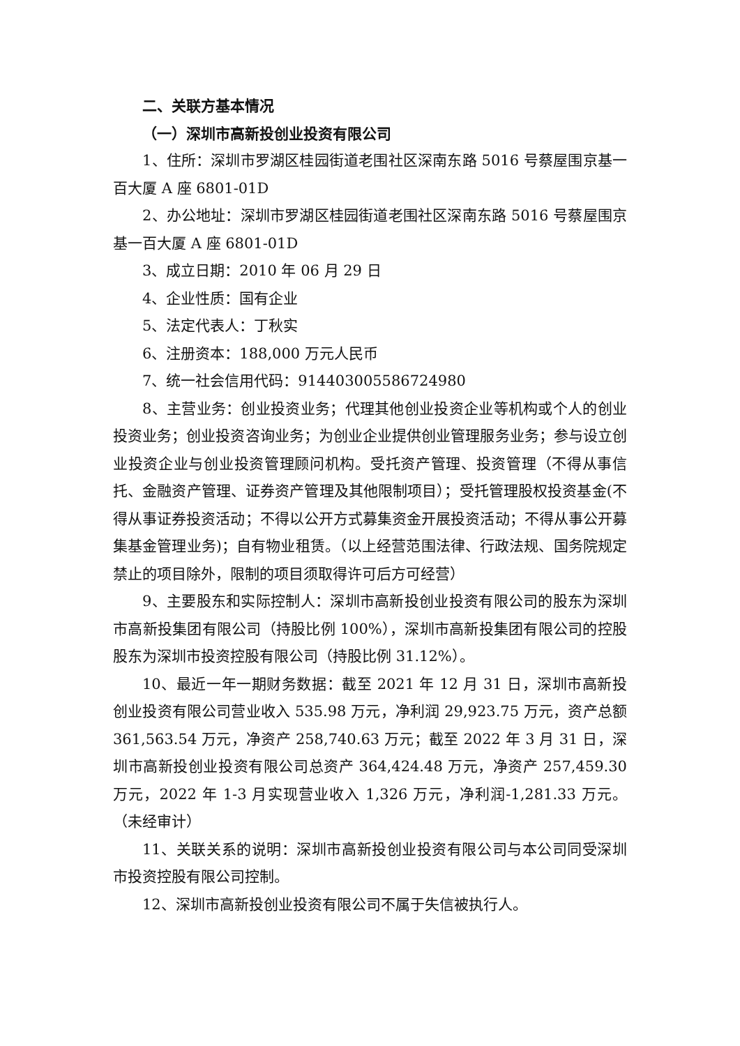二、关联方基本情况
（一）深圳市高新投创业投资有限公司
1、住所：深圳市罗湖区桂园街道老围社区深南东路 5016 号蔡屋围京基一百大厦 A 座 6801-01D
2、办公地址：深圳市罗湖区桂园街道老围社区深南东路 5016 号蔡屋围京基一百大厦 A 座 6801-01D
3、成立日期：2010 年 06 月 29 日
4、企业性质：国有企业
5、法定代表人：丁秋实
6、注册资本：188,000 万元人民币
7、统一社会信用代码：914403005586724980
8、主营业务：创业投资业务；代理其他创业投资企业等机构或个人的创业投资业务；创业投资咨询业务；为创业企业提供创业管理服务业务；参与设立创业投资企业与创业投资管理顾问机构。受托资产管理、投资管理（不得从事信托、金融资产管理、证券资产管理及其他限制项目）；受托管理股权投资基金(不得从事证券投资活动；不得以公开方式募集资金开展投资活动；不得从事公开募集基金管理业务)；自有物业租赁。（以上经营范围法律、行政法规、国务院规定禁止的项目除外，限制的项目须取得许可后方可经营）
9、主要股东和实际控制人：深圳市高新投创业投资有限公司的股东为深圳市高新投集团有限公司（持股比例 100%），深圳市高新投集团有限公司的控股股东为深圳市投资控股有限公司（持股比例 31.12%）。
10、最近一年一期财务数据：截至 2021 年 12 月 31 日，深圳市高新投创业投资有限公司营业收入 535.98 万元，净利润 29,923.75 万元，资产总额 361,563.54 万元，净资产 258,740.63 万元；截至 2022 年 3 月 31 日，深圳市高新投创业投资有限公司总资产 364,424.48 万元，净资产 257,459.30 万元，2022 年 1-3 月实现营业收入 1,326 万元，净利润-1,281.33 万元。（未经审计）
11、关联关系的说明：深圳市高新投创业投资有限公司与本公司同受深圳市投资控股有限公司控制。
12、深圳市高新投创业投资有限公司不属于失信被执行人。